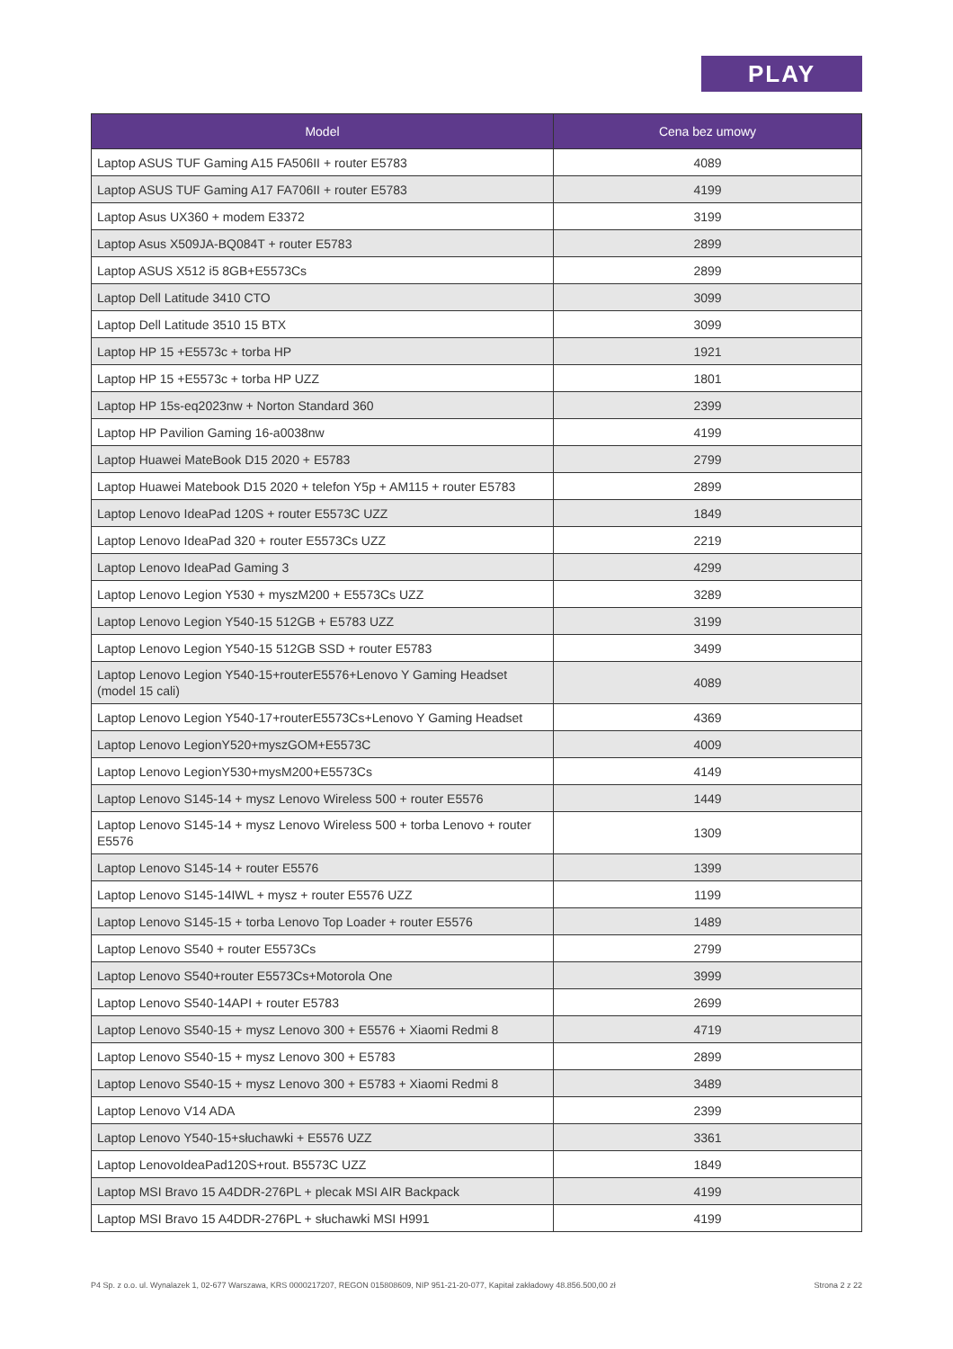PLAY
| Model | Cena bez umowy |
| --- | --- |
| Laptop ASUS TUF Gaming A15 FA506II + router E5783 | 4089 |
| Laptop ASUS TUF Gaming A17 FA706II + router E5783 | 4199 |
| Laptop Asus UX360 + modem E3372 | 3199 |
| Laptop Asus X509JA-BQ084T + router E5783 | 2899 |
| Laptop ASUS X512 i5 8GB+E5573Cs | 2899 |
| Laptop Dell Latitude 3410 CTO | 3099 |
| Laptop Dell Latitude 3510 15 BTX | 3099 |
| Laptop HP 15 +E5573c + torba HP | 1921 |
| Laptop HP 15 +E5573c + torba HP UZZ | 1801 |
| Laptop HP 15s-eq2023nw + Norton Standard 360 | 2399 |
| Laptop HP Pavilion Gaming 16-a0038nw | 4199 |
| Laptop Huawei MateBook D15 2020 + E5783 | 2799 |
| Laptop Huawei Matebook D15 2020 + telefon Y5p + AM115 + router E5783 | 2899 |
| Laptop Lenovo IdeaPad 120S + router E5573C UZZ | 1849 |
| Laptop Lenovo IdeaPad 320 + router E5573Cs UZZ | 2219 |
| Laptop Lenovo IdeaPad Gaming 3 | 4299 |
| Laptop Lenovo Legion Y530 + myszM200 + E5573Cs UZZ | 3289 |
| Laptop Lenovo Legion Y540-15 512GB + E5783 UZZ | 3199 |
| Laptop Lenovo Legion Y540-15 512GB SSD + router E5783 | 3499 |
| Laptop Lenovo Legion Y540-15+routerE5576+Lenovo Y Gaming Headset (model 15 cali) | 4089 |
| Laptop Lenovo Legion Y540-17+routerE5573Cs+Lenovo Y Gaming Headset | 4369 |
| Laptop Lenovo LegionY520+myszGOM+E5573C | 4009 |
| Laptop Lenovo LegionY530+mysM200+E5573Cs | 4149 |
| Laptop Lenovo S145-14 + mysz Lenovo Wireless 500 + router E5576 | 1449 |
| Laptop Lenovo S145-14 + mysz Lenovo Wireless 500 + torba Lenovo + router E5576 | 1309 |
| Laptop Lenovo S145-14 + router E5576 | 1399 |
| Laptop Lenovo S145-14IWL + mysz + router E5576 UZZ | 1199 |
| Laptop Lenovo S145-15 + torba Lenovo Top Loader + router E5576 | 1489 |
| Laptop Lenovo S540 + router E5573Cs | 2799 |
| Laptop Lenovo S540+router E5573Cs+Motorola One | 3999 |
| Laptop Lenovo S540-14API + router E5783 | 2699 |
| Laptop Lenovo S540-15 + mysz Lenovo 300 + E5576 + Xiaomi Redmi 8 | 4719 |
| Laptop Lenovo S540-15 + mysz Lenovo 300 + E5783 | 2899 |
| Laptop Lenovo S540-15 + mysz Lenovo 300 + E5783 + Xiaomi Redmi 8 | 3489 |
| Laptop Lenovo V14 ADA | 2399 |
| Laptop Lenovo Y540-15+słuchawki + E5576 UZZ | 3361 |
| Laptop LenovoIdeaPad120S+rout. B5573C UZZ | 1849 |
| Laptop MSI Bravo 15 A4DDR-276PL + plecak MSI AIR Backpack | 4199 |
| Laptop MSI Bravo 15 A4DDR-276PL + słuchawki MSI H991 | 4199 |
P4 Sp. z o.o. ul. Wynalazek 1, 02-677 Warszawa, KRS 0000217207, REGON 015808609, NIP 951-21-20-077, Kapitał zakładowy 48.856.500,00 zł Strona 2 z 22